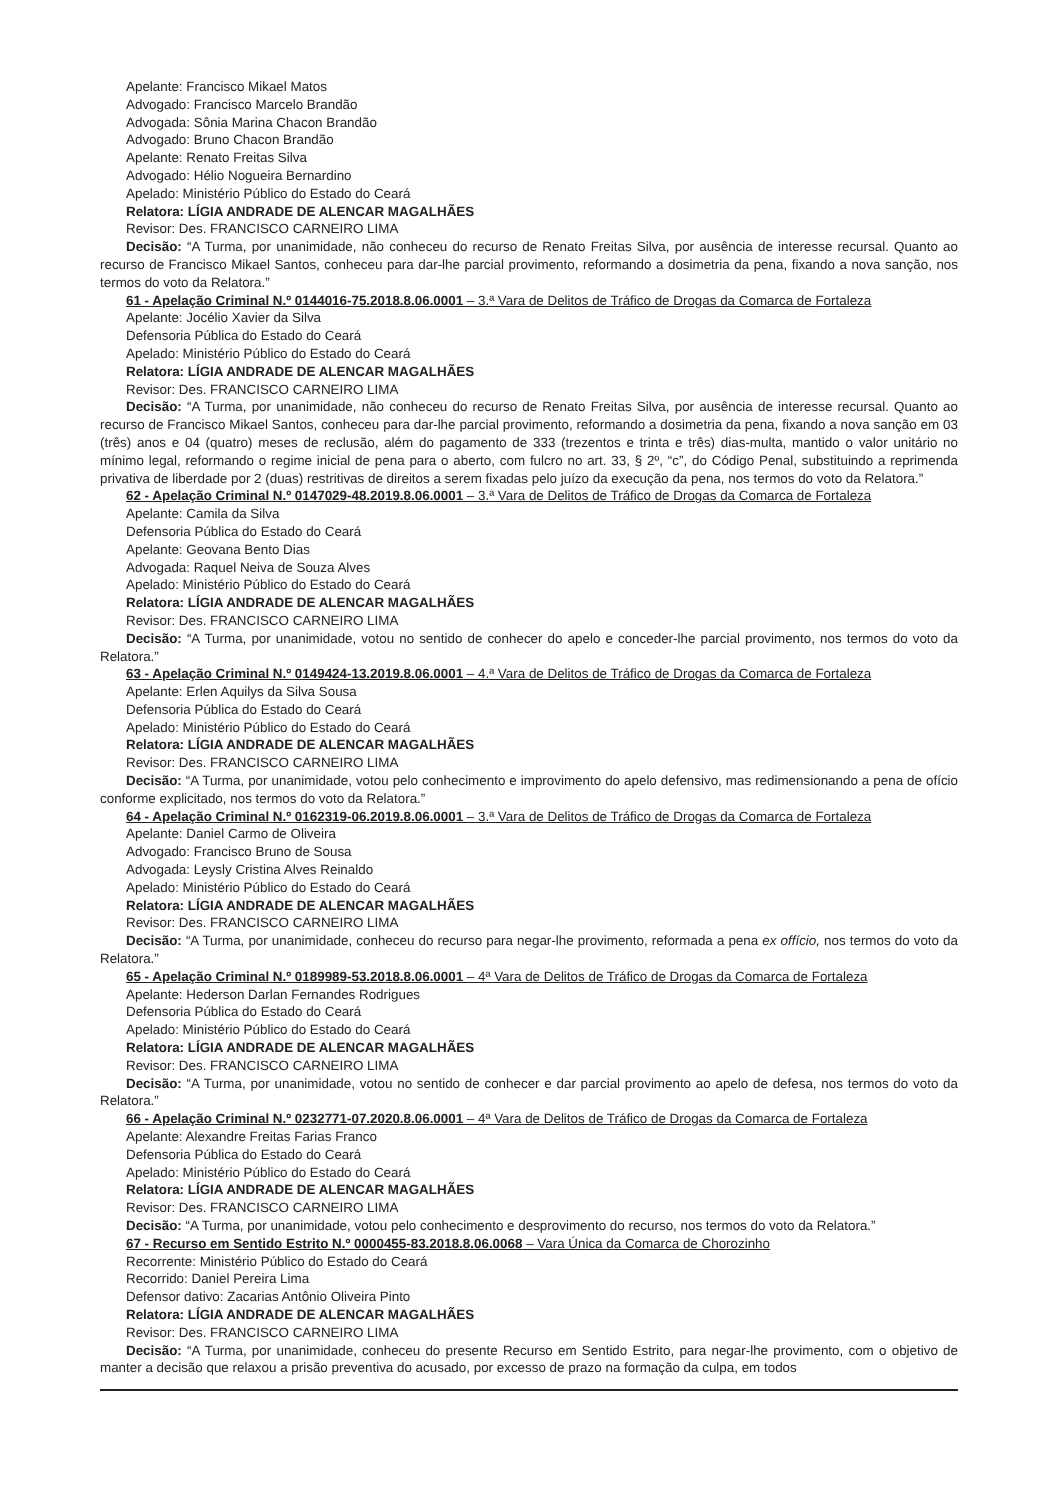Apelante: Francisco Mikael Matos
Advogado: Francisco Marcelo Brandão
Advogada: Sônia Marina Chacon Brandão
Advogado: Bruno Chacon Brandão
Apelante: Renato Freitas Silva
Advogado: Hélio Nogueira Bernardino
Apelado: Ministério Público do Estado do Ceará
Relatora: LÍGIA ANDRADE DE ALENCAR MAGALHÃES
Revisor: Des. FRANCISCO CARNEIRO LIMA
Decisão: “A Turma, por unanimidade, não conheceu do recurso de Renato Freitas Silva, por ausência de interesse recursal. Quanto ao recurso de Francisco Mikael Santos, conheceu para dar-lhe parcial provimento, reformando a dosimetria da pena, fixando a nova sanção, nos termos do voto da Relatora.”
61 - Apelação Criminal N.º 0144016-75.2018.8.06.0001 – 3.ª Vara de Delitos de Tráfico de Drogas da Comarca de Fortaleza
Apelante: Jocélio Xavier da Silva
Defensoria Pública do Estado do Ceará
Apelado: Ministério Público do Estado do Ceará
Relatora: LÍGIA ANDRADE DE ALENCAR MAGALHÃES
Revisor: Des. FRANCISCO CARNEIRO LIMA
Decisão: “A Turma, por unanimidade, não conheceu do recurso de Renato Freitas Silva, por ausência de interesse recursal. Quanto ao recurso de Francisco Mikael Santos, conheceu para dar-lhe parcial provimento, reformando a dosimetria da pena, fixando a nova sanção em 03 (três) anos e 04 (quatro) meses de reclusão, além do pagamento de 333 (trezentos e trinta e três) dias-multa, mantido o valor unitário no mínimo legal, reformando o regime inicial de pena para o aberto, com fulcro no art. 33, § 2º, “c”, do Código Penal, substituindo a reprimenda privativa de liberdade por 2 (duas) restritivas de direitos a serem fixadas pelo juízo da execução da pena, nos termos do voto da Relatora.”
62 - Apelação Criminal N.º 0147029-48.2019.8.06.0001 – 3.ª Vara de Delitos de Tráfico de Drogas da Comarca de Fortaleza
Apelante: Camila da Silva
Defensoria Pública do Estado do Ceará
Apelante: Geovana Bento Dias
Advogada: Raquel Neiva de Souza Alves
Apelado: Ministério Público do Estado do Ceará
Relatora: LÍGIA ANDRADE DE ALENCAR MAGALHÃES
Revisor: Des. FRANCISCO CARNEIRO LIMA
Decisão: “A Turma, por unanimidade, votou no sentido de conhecer do apelo e conceder-lhe parcial provimento, nos termos do voto da Relatora.”
63 - Apelação Criminal N.º 0149424-13.2019.8.06.0001 – 4.ª Vara de Delitos de Tráfico de Drogas da Comarca de Fortaleza
Apelante: Erlen Aquilys da Silva Sousa
Defensoria Pública do Estado do Ceará
Apelado: Ministério Público do Estado do Ceará
Relatora: LÍGIA ANDRADE DE ALENCAR MAGALHÃES
Revisor: Des. FRANCISCO CARNEIRO LIMA
Decisão: “A Turma, por unanimidade, votou pelo conhecimento e improvimento do apelo defensivo, mas redimensionando a pena de ofício conforme explicitado, nos termos do voto da Relatora.”
64 - Apelação Criminal N.º 0162319-06.2019.8.06.0001 – 3.ª Vara de Delitos de Tráfico de Drogas da Comarca de Fortaleza
Apelante: Daniel Carmo de Oliveira
Advogado: Francisco Bruno de Sousa
Advogada: Leysly Cristina Alves Reinaldo
Apelado: Ministério Público do Estado do Ceará
Relatora: LÍGIA ANDRADE DE ALENCAR MAGALHÃES
Revisor: Des. FRANCISCO CARNEIRO LIMA
Decisão: “A Turma, por unanimidade, conheceu do recurso para negar-lhe provimento, reformada a pena ex offício, nos termos do voto da Relatora.”
65 - Apelação Criminal N.º 0189989-53.2018.8.06.0001 – 4ª Vara de Delitos de Tráfico de Drogas da Comarca de Fortaleza
Apelante: Hederson Darlan Fernandes Rodrigues
Defensoria Pública do Estado do Ceará
Apelado: Ministério Público do Estado do Ceará
Relatora: LÍGIA ANDRADE DE ALENCAR MAGALHÃES
Revisor: Des. FRANCISCO CARNEIRO LIMA
Decisão: “A Turma, por unanimidade, votou no sentido de conhecer e dar parcial provimento ao apelo de defesa, nos termos do voto da Relatora.”
66 - Apelação Criminal N.º 0232771-07.2020.8.06.0001 – 4ª Vara de Delitos de Tráfico de Drogas da Comarca de Fortaleza
Apelante: Alexandre Freitas Farias Franco
Defensoria Pública do Estado do Ceará
Apelado: Ministério Público do Estado do Ceará
Relatora: LÍGIA ANDRADE DE ALENCAR MAGALHÃES
Revisor: Des. FRANCISCO CARNEIRO LIMA
Decisão: “A Turma, por unanimidade, votou pelo conhecimento e desprovimento do recurso, nos termos do voto da Relatora.”
67 - Recurso em Sentido Estrito N.º 0000455-83.2018.8.06.0068 – Vara Única da Comarca de Chorozinho
Recorrente: Ministério Público do Estado do Ceará
Recorrido: Daniel Pereira Lima
Defensor dativo: Zacarias Antônio Oliveira Pinto
Relatora: LÍGIA ANDRADE DE ALENCAR MAGALHÃES
Revisor: Des. FRANCISCO CARNEIRO LIMA
Decisão: “A Turma, por unanimidade, conheceu do presente Recurso em Sentido Estrito, para negar-lhe provimento, com o objetivo de manter a decisão que relaxou a prisão preventiva do acusado, por excesso de prazo na formação da culpa, em todos